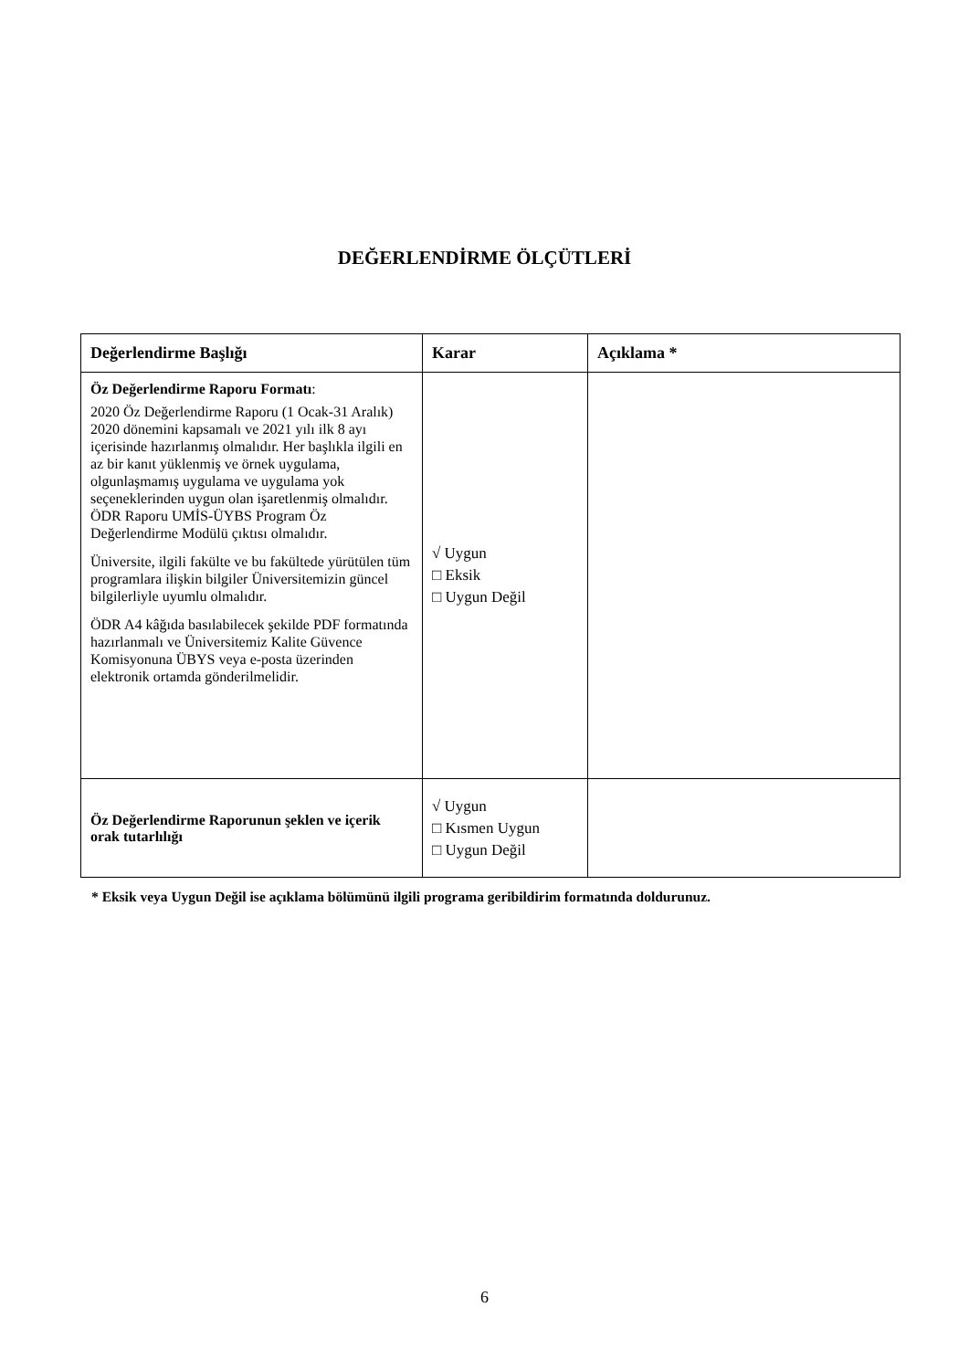DEĞERLENDİRME ÖLÇÜTLERİ
| Değerlendirme Başlığı | Karar | Açıklama * |
| --- | --- | --- |
| Öz Değerlendirme Raporu Formatı : 2020 Öz Değerlendirme Raporu (1 Ocak-31 Aralık) 2020 dönemini kapsamalı ve 2021 yılı ilk 8 ayı içerisinde hazırlanmış olmalıdır. Her başlıkla ilgili en az bir kanıt yüklenmiş ve örnek uygulama, olgunlaşmamış uygulama ve uygulama yok seçeneklerinden uygun olan işaretlenmiş olmalıdır. ÖDR Raporu UMİS-ÜYBS Program Öz Değerlendirme Modülü çıktısı olmalıdır. Üniversite, ilgili fakülte ve bu fakültede yürütülen tüm programlara ilişkin bilgiler Üniversitemizin güncel bilgilerliyle uyumlu olmalıdır. ÖDR A4 kâğıda basılabilecek şekilde PDF formatında hazırlanmalı ve Üniversitemiz Kalite Güvence Komisyonuna ÜBYS veya e-posta üzerinden elektronik ortamda gönderilmelidir. | √ Uygun □ Eksik □ Uygun Değil | |
| Öz Değerlendirme Raporunun şeklen ve içerik orak tutarlılığı | √ Uygun □ Kısmen Uygun □ Uygun Değil | |
* Eksik veya Uygun Değil ise açıklama bölümünü ilgili programa geribildirim formatında doldurunuz.
6